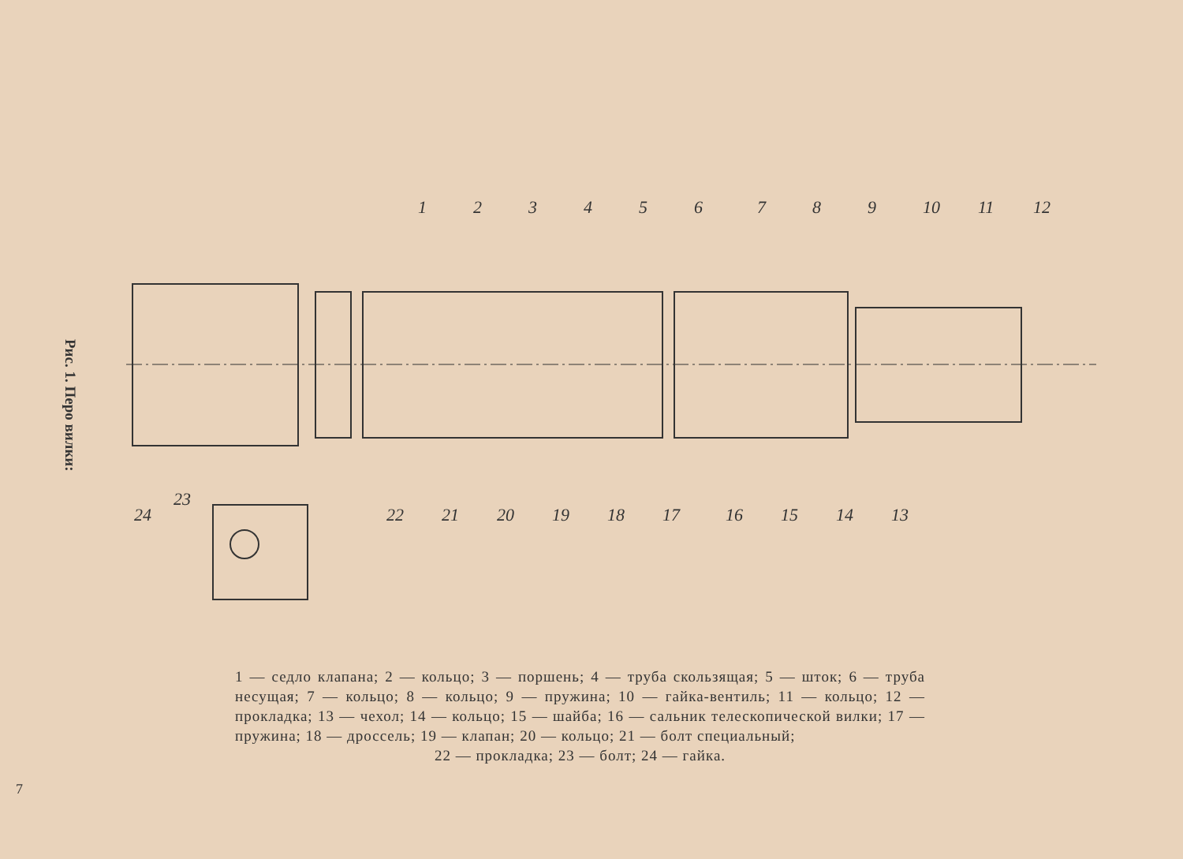Рис. 1. Перо вилки:
7
1
2
3
4
5
6
7
8
9
10
11
12
22
21
20
19
18
17
16
15
14
13
23
24
1 — седло клапана; 2 — кольцо; 3 — поршень; 4 — труба скользящая; 5 — шток; 6 — труба несущая; 7 — кольцо; 8 — кольцо; 9 — пружина; 10 — гайка-вентиль; 11 — кольцо; 12 — прокладка; 13 — чехол; 14 — кольцо; 15 — шайба; 16 — сальник телескопической вилки; 17 — пружина; 18 — дроссель; 19 — клапан; 20 — кольцо; 21 — болт специальный;
22 — прокладка; 23 — болт; 24 — гайка.